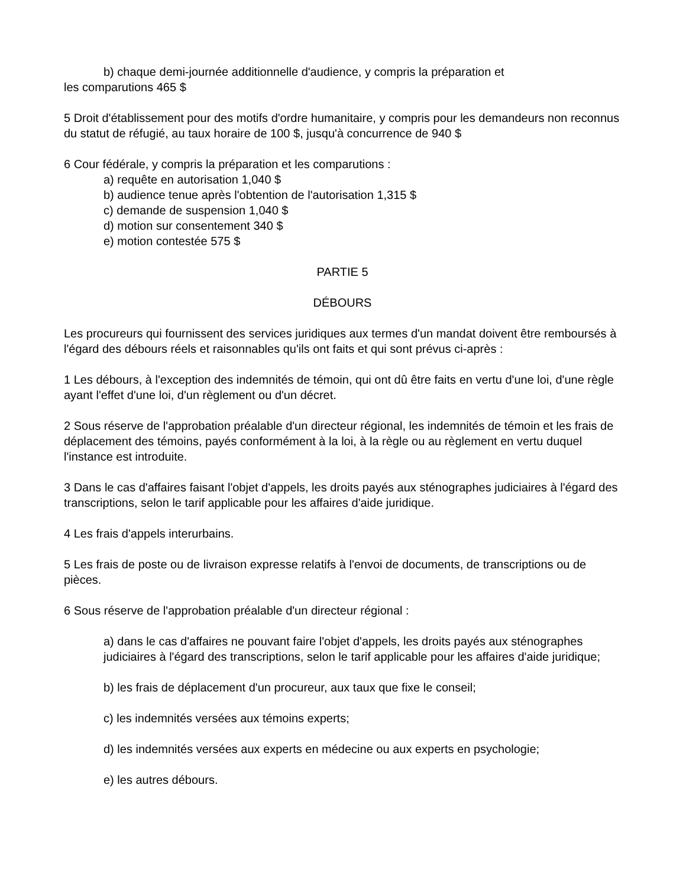b) chaque demi-journée additionnelle d'audience, y compris la préparation et
les comparutions 465 $
5 Droit d'établissement pour des motifs d'ordre humanitaire, y compris pour les demandeurs non reconnus du statut de réfugié, au taux horaire de 100 $, jusqu'à concurrence de 940 $
6 Cour fédérale, y compris la préparation et les comparutions :
a) requête en autorisation 1,040 $
b) audience tenue après l'obtention de l'autorisation 1,315 $
c) demande de suspension 1,040 $
d) motion sur consentement 340 $
e) motion contestée 575 $
PARTIE 5
DÉBOURS
Les procureurs qui fournissent des services juridiques aux termes d'un mandat doivent être remboursés à l'égard des débours réels et raisonnables qu'ils ont faits et qui sont prévus ci-après :
1 Les débours, à l'exception des indemnités de témoin, qui ont dû être faits en vertu d'une loi, d'une règle ayant l'effet d'une loi, d'un règlement ou d'un décret.
2 Sous réserve de l'approbation préalable d'un directeur régional, les indemnités de témoin et les frais de déplacement des témoins, payés conformément à la loi, à la règle ou au règlement en vertu duquel l'instance est introduite.
3 Dans le cas d'affaires faisant l'objet d'appels, les droits payés aux sténographes judiciaires à l'égard des transcriptions, selon le tarif applicable pour les affaires d'aide juridique.
4 Les frais d'appels interurbains.
5 Les frais de poste ou de livraison expresse relatifs à l'envoi de documents, de transcriptions ou de pièces.
6 Sous réserve de l'approbation préalable d'un directeur régional :
a) dans le cas d'affaires ne pouvant faire l'objet d'appels, les droits payés aux sténographes judiciaires à l'égard des transcriptions, selon le tarif applicable pour les affaires d'aide juridique;
b) les frais de déplacement d'un procureur, aux taux que fixe le conseil;
c) les indemnités versées aux témoins experts;
d) les indemnités versées aux experts en médecine ou aux experts en psychologie;
e) les autres débours.